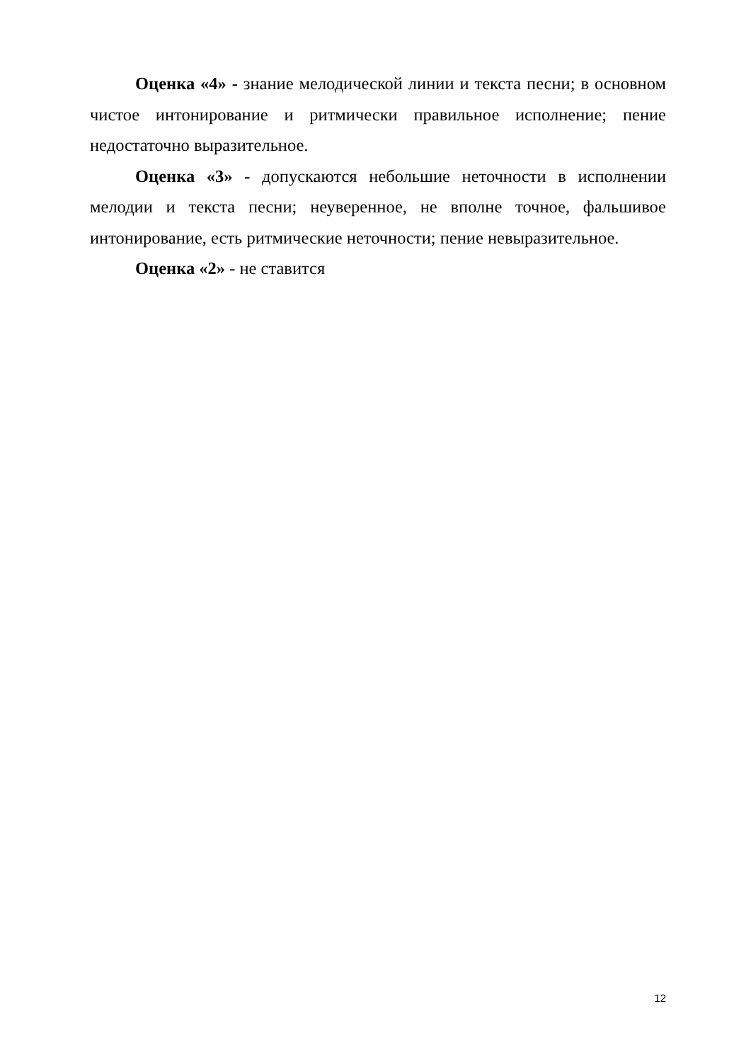Оценка «4» - знание мелодической линии и текста песни; в основном чистое интонирование и ритмически правильное исполнение; пение недостаточно выразительное.
Оценка «3» - допускаются небольшие неточности в исполнении мелодии и текста песни; неуверенное, не вполне точное, фальшивое интонирование, есть ритмические неточности; пение невыразительное.
Оценка «2» - не ставится
12